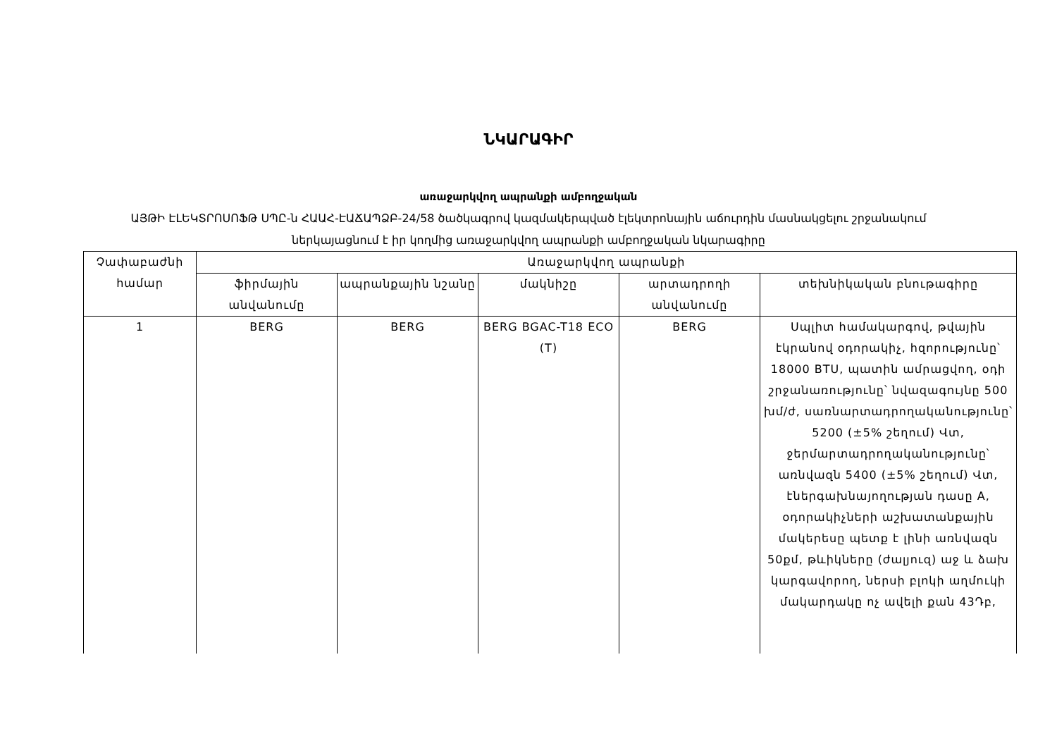ՆԿԱՐԱԳԻՐ
առաջարկվող ապրանքի ամբողջական
ԱՅԹԻ ԷԼԵԿՏՐՈՍՈՖԹ ՍՊԸ-ն ՀԱԱՀ-ԷԱՃԱՊՁԲ-24/58 ծածկագրով կազմակերպված էլեկտրոնային աճուրդին մասնակցելու շրջանակում ներկայացնում է իր կողմից առաջարկվող ապրանքի ամբողջական նկարագիրը
| Չափաբաժնի համար | Առաջարկվող ապրանքի | | | | |
| --- | --- | --- | --- | --- | --- |
| | ֆիրմային անվանումը | ապրանքային նշանը | մակնիշը | արտադրողի անվանումը | տեխնիկական բնութագիրը |
| 1 | BERG | BERG | BERG BGAC-T18 ECO (T) | BERG | Սպլիտ համակարգով, թվային էկրանով օդորակիչ, հզորությունը՝ 18000 BTU, պատին ամրացվող, օդի շրջանառությունը՝ նվազագույնը 500 խմ/ժ, սառնարտադրողականությունը՝ 5200 (±5% շեղում) Վտ, ջերմարտադրողականությունը՝ առնվազն 5400 (±5% շեղում) Վտ, էներգախնայողության դասը A, օդորակիչների աշխատանքային մակերեսը պետք է լինի առնվազն 50քմ, թևիկները (ժալյուզ) աջ և ձախ կարգավորող, ներսի բլոկի աղմուկի մակարդակը ոչ ավելի քան 43Դբ, |